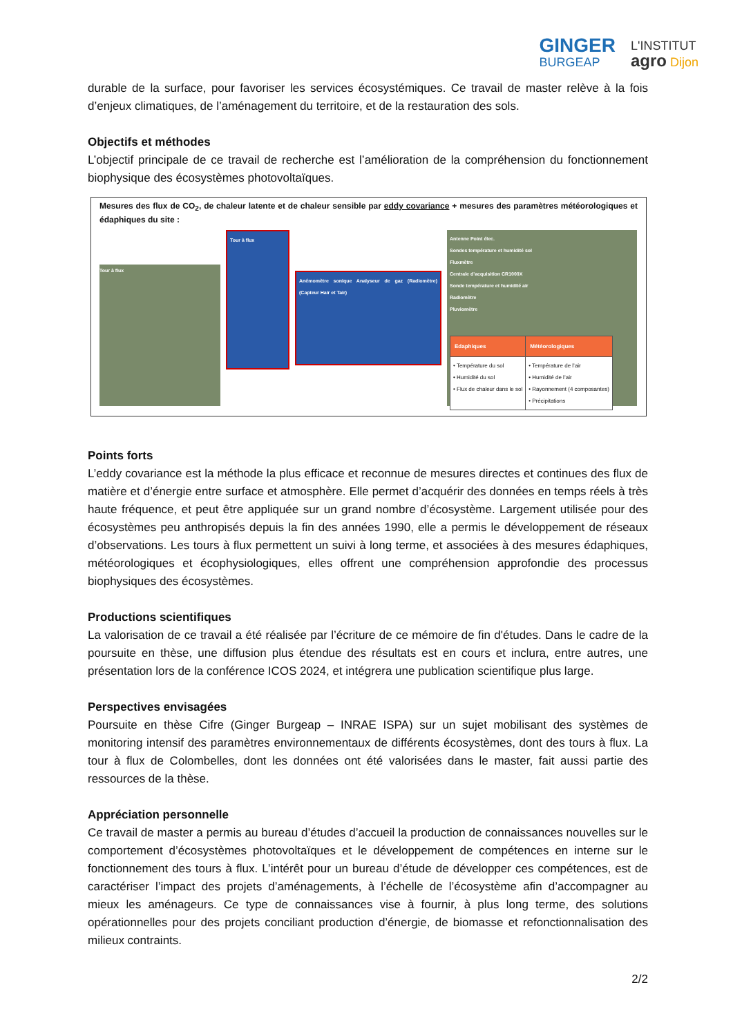GINGER
BURGEAP
L'INSTITUT
agro Dijon
durable de la surface, pour favoriser les services écosystémiques. Ce travail de master relève à la fois d’enjeux climatiques, de l’aménagement du territoire, et de la restauration des sols.
Objectifs et méthodes
L’objectif principale de ce travail de recherche est l’amélioration de la compréhension du fonctionnement biophysique des écosystèmes photovoltaïques.
Mesures des flux de CO<sub>2</sub>, de chaleur latente et de chaleur sensible par eddy covariance + mesures des paramètres météorologiques et édaphiques du site :
Tour à flux
Tour à flux
Anémomètre sonique Analyseur de gaz (Radiomètre) (Capteur Hair et Tair)
Antenne Point élec.
Sondes température et humidité sol
Fluxmètre
Centrale d’acquisition CR1000X
Sonde température et humidité air
Radiomètre
Pluviomètre
| Edaphiques | Météorologiques |
| --- | --- |
| • Température du sol • Humidité du sol • Flux de chaleur dans le sol | • Température de l’air • Humidité de l’air • Rayonnement (4 composantes) • Précipitations |
Points forts
L’eddy covariance est la méthode la plus efficace et reconnue de mesures directes et continues des flux de matière et d’énergie entre surface et atmosphère. Elle permet d’acquérir des données en temps réels à très haute fréquence, et peut être appliquée sur un grand nombre d’écosystème. Largement utilisée pour des écosystèmes peu anthropisés depuis la fin des années 1990, elle a permis le développement de réseaux d’observations. Les tours à flux permettent un suivi à long terme, et associées à des mesures édaphiques, météorologiques et écophysiologiques, elles offrent une compréhension approfondie des processus biophysiques des écosystèmes.
Productions scientifiques
La valorisation de ce travail a été réalisée par l’écriture de ce mémoire de fin d'études. Dans le cadre de la poursuite en thèse, une diffusion plus étendue des résultats est en cours et inclura, entre autres, une présentation lors de la conférence ICOS 2024, et intégrera une publication scientifique plus large.
Perspectives envisagées
Poursuite en thèse Cifre (Ginger Burgeap – INRAE ISPA) sur un sujet mobilisant des systèmes de monitoring intensif des paramètres environnementaux de différents écosystèmes, dont des tours à flux. La tour à flux de Colombelles, dont les données ont été valorisées dans le master, fait aussi partie des ressources de la thèse.
Appréciation personnelle
Ce travail de master a permis au bureau d’études d’accueil la production de connaissances nouvelles sur le comportement d’écosystèmes photovoltaïques et le développement de compétences en interne sur le fonctionnement des tours à flux. L’intérêt pour un bureau d’étude de développer ces compétences, est de caractériser l’impact des projets d’aménagements, à l’échelle de l’écosystème afin d’accompagner au mieux les aménageurs. Ce type de connaissances vise à fournir, à plus long terme, des solutions opérationnelles pour des projets conciliant production d’énergie, de biomasse et refonctionnalisation des milieux contraints.
2/2